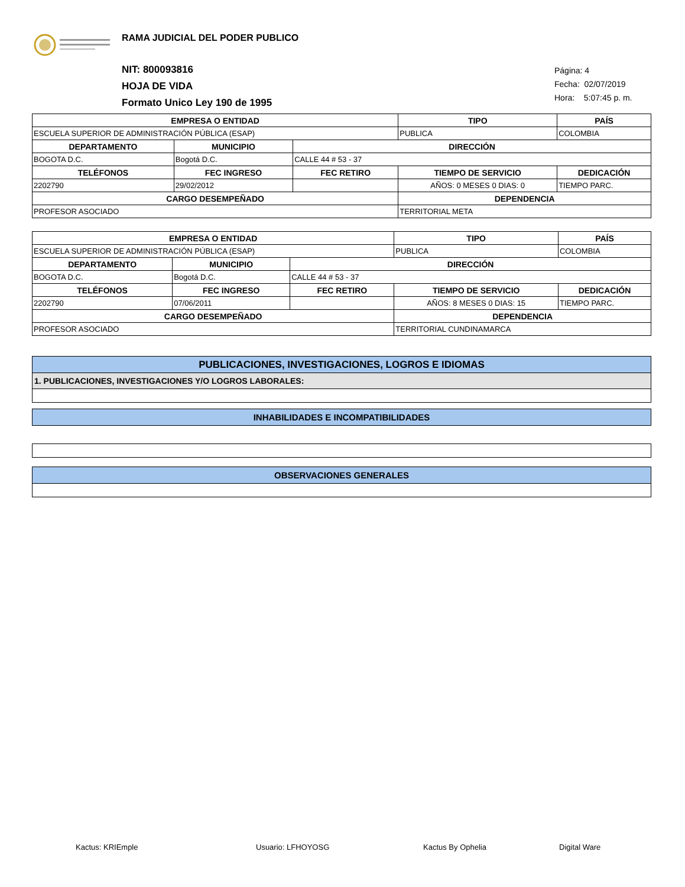RAMA JUDICIAL DEL PODER PUBLICO
NIT: 800093816
HOJA DE VIDA
Formato Unico Ley 190 de 1995
Página: 4
Fecha: 02/07/2019
Hora: 5:07:45 p. m.
| EMPRESA O ENTIDAD | | | | | | TIPO | PAÍS |
| --- | --- | --- | --- | --- | --- | --- | --- |
| ESCUELA SUPERIOR DE ADMINISTRACIÓN PÚBLICA (ESAP) | | | | | | PUBLICA | COLOMBIA |
| DEPARTAMENTO | MUNICIPIO | | DIRECCIÓN | | | | |
| BOGOTA D.C. | Bogotá D.C. | | CALLE 44 # 53 - 37 | | | | |
| TELÉFONOS | | FEC INGRESO | FEC RETIRO | TIEMPO DE SERVICIO | | | DEDICACIÓN |
| 2202790 | | 29/02/2012 | | AÑOS: 0 MESES 0 DIAS: 0 | | | TIEMPO PARC. |
| CARGO DESEMPEÑADO | | | | | DEPENDENCIA | | |
| PROFESOR ASOCIADO | | | | | TERRITORIAL META | | |
| EMPRESA O ENTIDAD | | | | | | TIPO | PAÍS |
| --- | --- | --- | --- | --- | --- | --- | --- |
| ESCUELA SUPERIOR DE ADMINISTRACIÓN PÚBLICA (ESAP) | | | | | | PUBLICA | COLOMBIA |
| DEPARTAMENTO | MUNICIPIO | | DIRECCIÓN | | | | |
| BOGOTA D.C. | Bogotá D.C. | | CALLE 44 # 53 - 37 | | | | |
| TELÉFONOS | | FEC INGRESO | FEC RETIRO | TIEMPO DE SERVICIO | | | DEDICACIÓN |
| 2202790 | | 07/06/2011 | | AÑOS: 8 MESES 0 DIAS: 15 | | | TIEMPO PARC. |
| CARGO DESEMPEÑADO | | | | | DEPENDENCIA | | |
| PROFESOR ASOCIADO | | | | | TERRITORIAL CUNDINAMARCA | | |
PUBLICACIONES, INVESTIGACIONES, LOGROS E IDIOMAS
1. PUBLICACIONES, INVESTIGACIONES Y/O LOGROS LABORALES:
INHABILIDADES E INCOMPATIBILIDADES
OBSERVACIONES GENERALES
Kactus: KRIEmple Usuario: LFHOYOSG Kactus By Ophelia Digital Ware